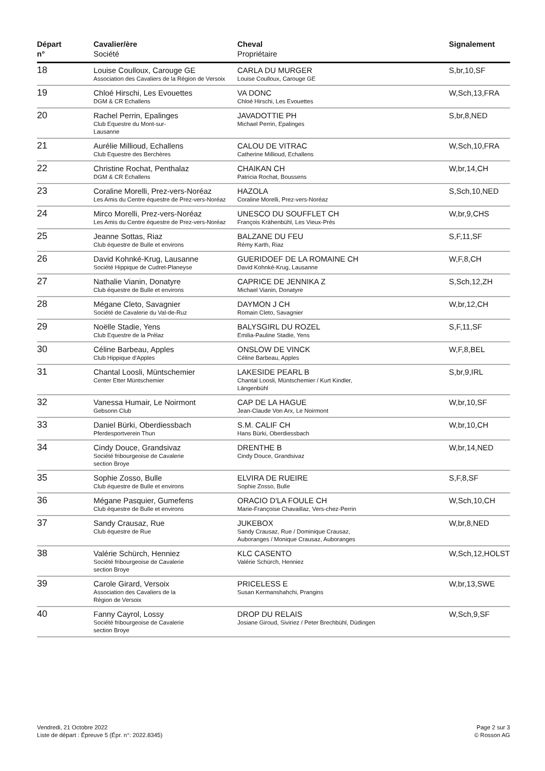| Départ n° | Cavalier/ère Société | Cheval Propriétaire | Signalement |
| --- | --- | --- | --- |
| 18 | Louise Coulloux, Carouge GE Association des Cavaliers de la Région de Versoix | CARLA DU MURGER Louise Coulloux, Carouge GE | S,br,10,SF |
| 19 | Chloé Hirschi, Les Evouettes DGM & CR Echallens | VA DONC Chloé Hirschi, Les Evouettes | W,Sch,13,FRA |
| 20 | Rachel Perrin, Epalinges Club Equestre du Mont-sur- Lausanne | JAVADOTTIE PH Michael Perrin, Epalinges | S,br,8,NED |
| 21 | Aurélie Millioud, Echallens Club Equestre des Berchères | CALOU DE VITRAC Catherine Millioud, Echallens | W,Sch,10,FRA |
| 22 | Christine Rochat, Penthalaz DGM & CR Echallens | CHAIKAN CH Patricia Rochat, Boussens | W,br,14,CH |
| 23 | Coraline Morelli, Prez-vers-Noréaz Les Amis du Centre équestre de Prez-vers-Noréaz | HAZOLA Coraline Morelli, Prez-vers-Noréaz | S,Sch,10,NED |
| 24 | Mirco Morelli, Prez-vers-Noréaz Les Amis du Centre équestre de Prez-vers-Noréaz | UNESCO DU SOUFFLET CH François Krähenbühl, Les Vieux-Prés | W,br,9,CHS |
| 25 | Jeanne Sottas, Riaz Club équestre de Bulle et environs | BALZANE DU FEU Rémy Karth, Riaz | S,F,11,SF |
| 26 | David Kohnké-Krug, Lausanne Société Hippique de Cudret-Planeyse | GUERIDOEF DE LA ROMAINE CH David Kohnké-Krug, Lausanne | W,F,8,CH |
| 27 | Nathalie Vianin, Donatyre Club équestre de Bulle et environs | CAPRICE DE JENNIKA Z Michael Vianin, Donatyre | S,Sch,12,ZH |
| 28 | Mégane Cleto, Savagnier Société de Cavalerie du Val-de-Ruz | DAYMON J CH Romain Cleto, Savagnier | W,br,12,CH |
| 29 | Noëlle Stadie, Yens Club Equestre de la Prélaz | BALYSGIRL DU ROZEL Emilia-Pauline Stadie, Yens | S,F,11,SF |
| 30 | Céline Barbeau, Apples Club Hippique d'Apples | ONSLOW DE VINCK Céline Barbeau, Apples | W,F,8,BEL |
| 31 | Chantal Loosli, Müntschemier Center Etter Müntschemier | LAKESIDE PEARL B Chantal Loosli, Müntschemier / Kurt Kindler, Längenbühl | S,br,9,IRL |
| 32 | Vanessa Humair, Le Noirmont Gebsonn Club | CAP DE LA HAGUE Jean-Claude Von Arx, Le Noirmont | W,br,10,SF |
| 33 | Daniel Bürki, Oberdiessbach Pferdesportverein Thun | S.M. CALIF CH Hans Bürki, Oberdiessbach | W,br,10,CH |
| 34 | Cindy Douce, Grandsivaz Société fribourgeoise de Cavalerie section Broye | DRENTHE B Cindy Douce, Grandsivaz | W,br,14,NED |
| 35 | Sophie Zosso, Bulle Club équestre de Bulle et environs | ELVIRA DE RUEIRE Sophie Zosso, Bulle | S,F,8,SF |
| 36 | Mégane Pasquier, Gumefens Club équestre de Bulle et environs | ORACIO D'LA FOULE CH Marie-Françoise Chavaillaz, Vers-chez-Perrin | W,Sch,10,CH |
| 37 | Sandy Crausaz, Rue Club équestre de Rue | JUKEBOX Sandy Crausaz, Rue / Dominique Crausaz, Auboranges / Monique Crausaz, Auboranges | W,br,8,NED |
| 38 | Valérie Schürch, Henniez Société fribourgeoise de Cavalerie section Broye | KLC CASENTO Valérie Schürch, Henniez | W,Sch,12,HOLST |
| 39 | Carole Girard, Versoix Association des Cavaliers de la Région de Versoix | PRICELESS E Susan Kermanshahchi, Prangins | W,br,13,SWE |
| 40 | Fanny Cayrol, Lossy Société fribourgeoise de Cavalerie section Broye | DROP DU RELAIS Josiane Giroud, Siviriez / Peter Brechbühl, Düdingen | W,Sch,9,SF |
Vendredi, 21 Octobre 2022
Liste de départ : Épreuve 5 (Épr. n°: 2022.8345)
Page 2 sur 3
© Rosson AG